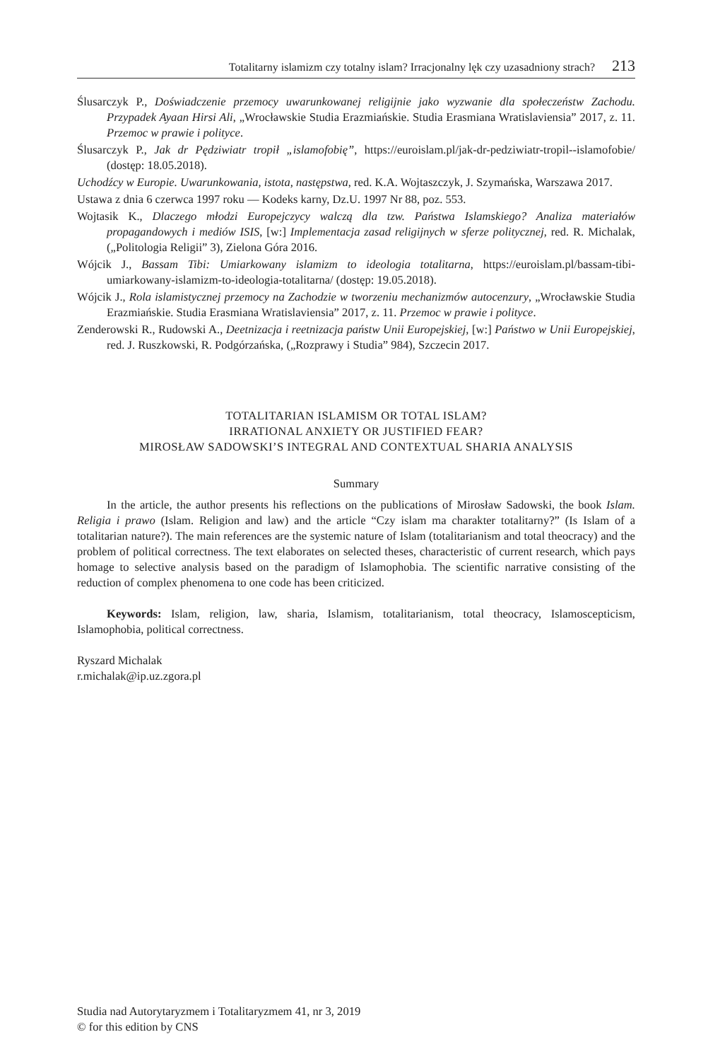Totalitarny islamizm czy totalny islam? Irracjonalny lęk czy uzasadniony strach? 213
Ślusarczyk P., Doświadczenie przemocy uwarunkowanej religijnie jako wyzwanie dla społeczeństw Zachodu. Przypadek Ayaan Hirsi Ali, „Wrocławskie Studia Erazmiańskie. Studia Erasmiana Wratislaviensia” 2017, z. 11. Przemoc w prawie i polityce.
Ślusarczyk P., Jak dr Pędziwiatr tropił „islamofobię”, https://euroislam.pl/jak-dr-pedziwiatr-tropil--islamofobie/ (dostęp: 18.05.2018).
Uchodźcy w Europie. Uwarunkowania, istota, następstwa, red. K.A. Wojtaszczyk, J. Szymańska, Warszawa 2017.
Ustawa z dnia 6 czerwca 1997 roku — Kodeks karny, Dz.U. 1997 Nr 88, poz. 553.
Wojtasik K., Dlaczego młodzi Europejczycy walczą dla tzw. Państwa Islamskiego? Analiza materiałów propagandowych i mediów ISIS, [w:] Implementacja zasad religijnych w sferze politycznej, red. R. Michalak, („Politologia Religii” 3), Zielona Góra 2016.
Wójcik J., Bassam Tibi: Umiarkowany islamizm to ideologia totalitarna, https://euroislam.pl/bassam-tibi-umiarkowany-islamizm-to-ideologia-totalitarna/ (dostęp: 19.05.2018).
Wójcik J., Rola islamistycznej przemocy na Zachodzie w tworzeniu mechanizmów autocenzury, „Wrocławskie Studia Erazmiańskie. Studia Erasmiana Wratislaviensia” 2017, z. 11. Przemoc w prawie i polityce.
Zenderowski R., Rudowski A., Deetnizacja i reetnizacja państw Unii Europejskiej, [w:] Państwo w Unii Europejskiej, red. J. Ruszkowski, R. Podgórzańska, („Rozprawy i Studia” 984), Szczecin 2017.
TOTALITARIAN ISLAMISM OR TOTAL ISLAM?
IRRATIONAL ANXIETY OR JUSTIFIED FEAR?
MIROSŁAW SADOWSKI’S INTEGRAL AND CONTEXTUAL SHARIA ANALYSIS
Summary
In the article, the author presents his reflections on the publications of Mirosław Sadowski, the book Islam. Religia i prawo (Islam. Religion and law) and the article “Czy islam ma charakter totalitarny?” (Is Islam of a totalitarian nature?). The main references are the systemic nature of Islam (totalitarianism and total theocracy) and the problem of political correctness. The text elaborates on selected theses, characteristic of current research, which pays homage to selective analysis based on the paradigm of Islamophobia. The scientific narrative consisting of the reduction of complex phenomena to one code has been criticized.
Keywords: Islam, religion, law, sharia, Islamism, totalitarianism, total theocracy, Islamoscepticism, Islamophobia, political correctness.
Ryszard Michalak
r.michalak@ip.uz.zgora.pl
Studia nad Autorytaryzmem i Totalitaryzmem 41, nr 3, 2019
© for this edition by CNS